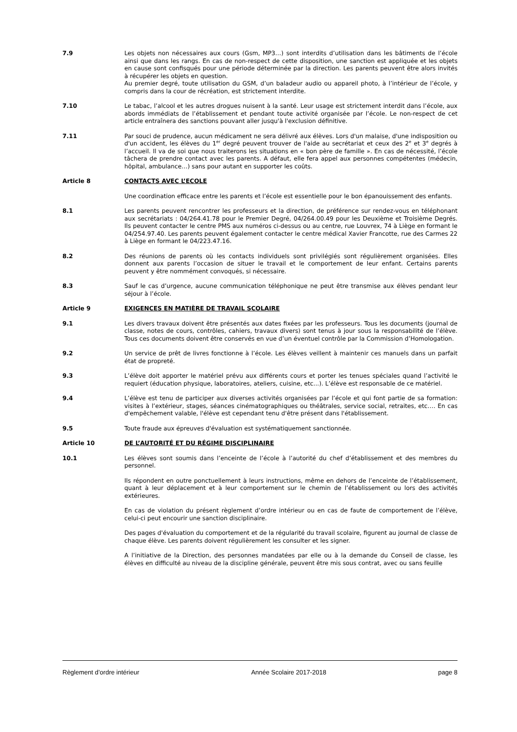7.9 Les objets non nécessaires aux cours (Gsm, MP3…) sont interdits d’utilisation dans les bâtiments de l’école ainsi que dans les rangs. En cas de non-respect de cette disposition, une sanction est appliquée et les objets en cause sont confisqués pour une période déterminée par la direction. Les parents peuvent être alors invités à récupérer les objets en question.
Au premier degré, toute utilisation du GSM, d’un baladeur audio ou appareil photo, à l’intérieur de l’école, y compris dans la cour de récréation, est strictement interdite.
7.10 Le tabac, l’alcool et les autres drogues nuisent à la santé. Leur usage est strictement interdit dans l’école, aux abords immédiats de l’établissement et pendant toute activité organisée par l’école. Le non-respect de cet article entraînera des sanctions pouvant aller jusqu'à l'exclusion définitive.
7.11 Par souci de prudence, aucun médicament ne sera délivré aux élèves. Lors d'un malaise, d'une indisposition ou d'un accident, les élèves du 1<sup>er</sup> degré peuvent trouver de l'aide au secrétariat et ceux des 2<sup>e</sup> et 3<sup>e</sup> degrés à l’accueil. Il va de soi que nous traiterons les situations en « bon père de famille ». En cas de nécessité, l’école tâchera de prendre contact avec les parents. A défaut, elle fera appel aux personnes compétentes (médecin, hôpital, ambulance…) sans pour autant en supporter les coûts.
Article 8 CONTACTS AVEC L’ECOLE
Une coordination efficace entre les parents et l’école est essentielle pour le bon épanouissement des enfants.
8.1 Les parents peuvent rencontrer les professeurs et la direction, de préférence sur rendez-vous en téléphonant aux secrétariats : 04/264.41.78 pour le Premier Degré, 04/264.00.49 pour les Deuxième et Troisième Degrés. Ils peuvent contacter le centre PMS aux numéros ci-dessus ou au centre, rue Louvrex, 74 à Liège en formant le 04/254.97.40. Les parents peuvent également contacter le centre médical Xavier Francotte, rue des Carmes 22 à Liège en formant le 04/223.47.16.
8.2 Des réunions de parents où les contacts individuels sont privilégiés sont régulièrement organisées. Elles donnent aux parents l’occasion de situer le travail et le comportement de leur enfant. Certains parents peuvent y être nommément convoqués, si nécessaire.
8.3 Sauf le cas d’urgence, aucune communication téléphonique ne peut être transmise aux élèves pendant leur séjour à l’école.
Article 9 EXIGENCES EN MATIÈRE DE TRAVAIL SCOLAIRE
9.1 Les divers travaux doivent être présentés aux dates fixées par les professeurs. Tous les documents (journal de classe, notes de cours, contrôles, cahiers, travaux divers) sont tenus à jour sous la responsabilité de l’élève. Tous ces documents doivent être conservés en vue d’un éventuel contrôle par la Commission d’Homologation.
9.2 Un service de prêt de livres fonctionne à l’école. Les élèves veillent à maintenir ces manuels dans un parfait état de propreté.
9.3 L’élève doit apporter le matériel prévu aux différents cours et porter les tenues spéciales quand l’activité le requiert (éducation physique, laboratoires, ateliers, cuisine, etc...). L’élève est responsable de ce matériel.
9.4 L’élève est tenu de participer aux diverses activités organisées par l’école et qui font partie de sa formation: visites à l’extérieur, stages, séances cinématographiques ou théâtrales, service social, retraites, etc.… En cas d'empêchement valable, l'élève est cependant tenu d'être présent dans l'établissement.
9.5 Toute fraude aux épreuves d'évaluation est systématiquement sanctionnée.
Article 10 DE L’AUTORITÉ ET DU RÉGIME DISCIPLINAIRE
10.1 Les élèves sont soumis dans l’enceinte de l’école à l’autorité du chef d’établissement et des membres du personnel.
Ils répondent en outre ponctuellement à leurs instructions, même en dehors de l’enceinte de l’établissement, quant à leur déplacement et à leur comportement sur le chemin de l’établissement ou lors des activités extérieures.
En cas de violation du présent règlement d’ordre intérieur ou en cas de faute de comportement de l’élève, celui-ci peut encourir une sanction disciplinaire.
Des pages d'évaluation du comportement et de la régularité du travail scolaire, figurent au journal de classe de chaque élève. Les parents doivent régulièrement les consulter et les signer.
A l’initiative de la Direction, des personnes mandatées par elle ou à la demande du Conseil de classe, les élèves en difficulté au niveau de la discipline générale, peuvent être mis sous contrat, avec ou sans feuille
Règlement d’ordre intérieur Année Scolaire 2017-2018 page 8